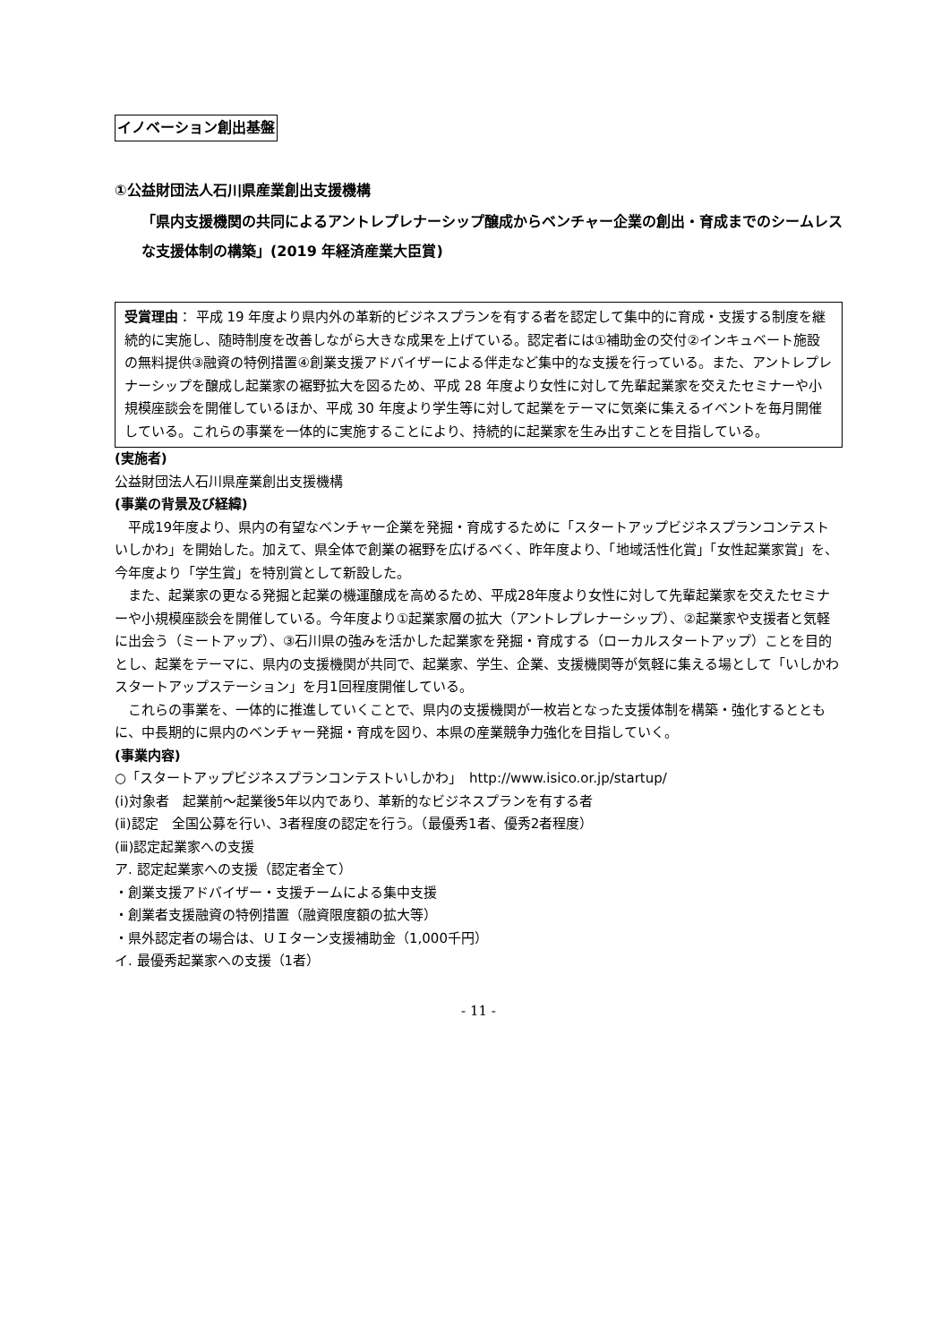イノベーション創出基盤
①公益財団法人石川県産業創出支援機構
「県内支援機関の共同によるアントレプレナーシップ醸成からベンチャー企業の創出・育成までのシームレスな支援体制の構築」(2019 年経済産業大臣賞)
受賞理由： 平成 19 年度より県内外の革新的ビジネスプランを有する者を認定して集中的に育成・支援する制度を継続的に実施し、随時制度を改善しながら大きな成果を上げている。認定者には①補助金の交付②インキュベート施設の無料提供③融資の特例措置④創業支援アドバイザーによる伴走など集中的な支援を行っている。また、アントレプレナーシップを醸成し起業家の裾野拡大を図るため、平成 28 年度より女性に対して先輩起業家を交えたセミナーや小規模座談会を開催しているほか、平成 30 年度より学生等に対して起業をテーマに気楽に集えるイベントを毎月開催している。これらの事業を一体的に実施することにより、持続的に起業家を生み出すことを目指している。
(実施者)
公益財団法人石川県産業創出支援機構
(事業の背景及び経緯)
平成19年度より、県内の有望なベンチャー企業を発掘・育成するために「スタートアップビジネスプランコンテストいしかわ」を開始した。加えて、県全体で創業の裾野を広げるべく、昨年度より、「地域活性化賞」「女性起業家賞」を、今年度より「学生賞」を特別賞として新設した。
また、起業家の更なる発掘と起業の機運醸成を高めるため、平成28年度より女性に対して先輩起業家を交えたセミナーや小規模座談会を開催している。今年度より①起業家層の拡大（アントレプレナーシップ）、②起業家や支援者と気軽に出会う（ミートアップ）、③石川県の強みを活かした起業家を発掘・育成する（ローカルスタートアップ）ことを目的とし、起業をテーマに、県内の支援機関が共同で、起業家、学生、企業、支援機関等が気軽に集える場として「いしかわスタートアップステーション」を月1回程度開催している。
これらの事業を、一体的に推進していくことで、県内の支援機関が一枚岩となった支援体制を構築・強化するとともに、中長期的に県内のベンチャー発掘・育成を図り、本県の産業競争力強化を目指していく。
(事業内容)
○「スタートアップビジネスプランコンテストいしかわ」　http://www.isico.or.jp/startup/
(ⅰ)対象者　起業前～起業後5年以内であり、革新的なビジネスプランを有する者
(ⅱ)認定　全国公募を行い、3者程度の認定を行う。（最優秀1者、優秀2者程度）
(ⅲ)認定起業家への支援
ア. 認定起業家への支援（認定者全て）
・創業支援アドバイザー・支援チームによる集中支援
・創業者支援融資の特例措置（融資限度額の拡大等）
・県外認定者の場合は、ＵＩターン支援補助金（1,000千円）
イ. 最優秀起業家への支援（1者）
- 11 -